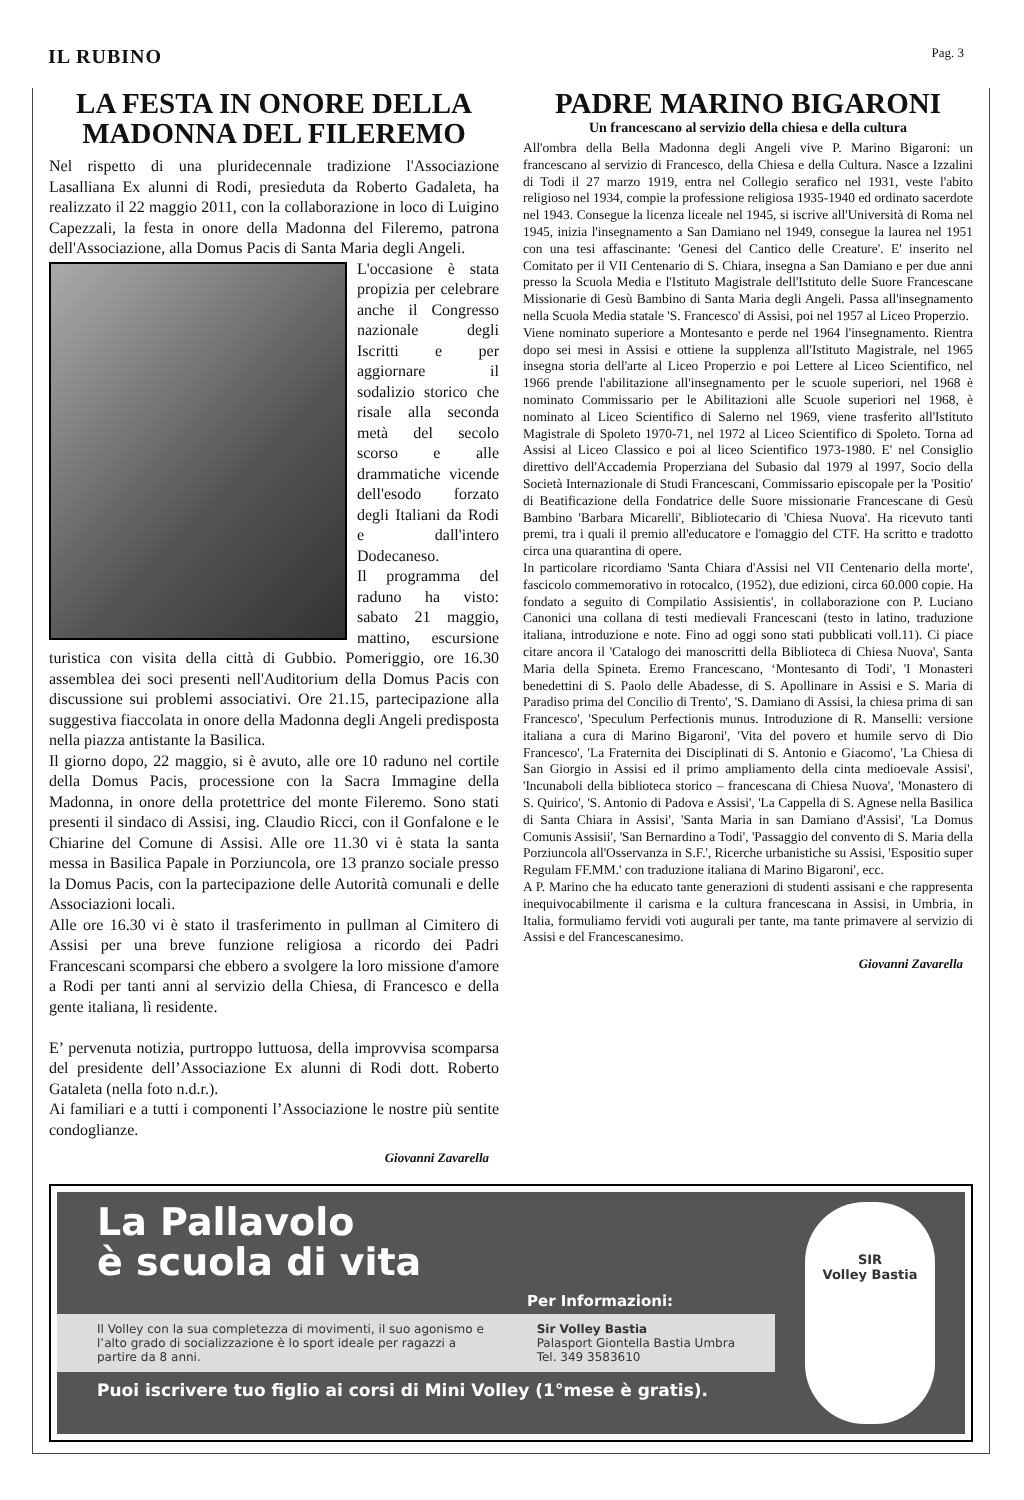IL RUBINO
Pag. 3
LA FESTA IN ONORE DELLA MADONNA DEL FILEREMO
Nel rispetto di una pluridecennale tradizione l'Associazione Lasalliana Ex alunni di Rodi, presieduta da Roberto Gadaleta, ha realizzato il 22 maggio 2011, con la collaborazione in loco di Luigino Capezzali, la festa in onore della Madonna del Fileremo, patrona dell'Associazione, alla Domus Pacis di Santa Maria degli Angeli.
L'occasione è stata propizia per celebrare anche il Congresso nazionale degli Iscritti e per aggiornare il sodalizio storico che risale alla seconda metà del secolo scorso e alle drammatiche vicende dell'esodo forzato degli Italiani da Rodi e dall'intero Dodecaneso.
Il programma del raduno ha visto: sabato 21 maggio, mattino, escursione turistica con visita della città di Gubbio. Pomeriggio, ore 16.30 assemblea dei soci presenti nell'Auditorium della Domus Pacis con discussione sui problemi associativi. Ore 21.15, partecipazione alla suggestiva fiaccolata in onore della Madonna degli Angeli predisposta nella piazza antistante la Basilica.
Il giorno dopo, 22 maggio, si è avuto, alle ore 10 raduno nel cortile della Domus Pacis, processione con la Sacra Immagine della Madonna, in onore della protettrice del monte Fileremo. Sono stati presenti il sindaco di Assisi, ing. Claudio Ricci, con il Gonfalone e le Chiarine del Comune di Assisi. Alle ore 11.30 vi è stata la santa messa in Basilica Papale in Porziuncola, ore 13 pranzo sociale presso la Domus Pacis, con la partecipazione delle Autorità comunali e delle Associazioni locali.
Alle ore 16.30 vi è stato il trasferimento in pullman al Cimitero di Assisi per una breve funzione religiosa a ricordo dei Padri Francescani scomparsi che ebbero a svolgere la loro missione d'amore a Rodi per tanti anni al servizio della Chiesa, di Francesco e della gente italiana, lì residente.
E’ pervenuta notizia, purtroppo luttuosa, della improvvisa scomparsa del presidente dell’Associazione Ex alunni di Rodi dott. Roberto Gataleta (nella foto n.d.r.).
Ai familiari e a tutti i componenti l’Associazione le nostre più sentite condoglianze.
Giovanni Zavarella
PADRE MARINO BIGARONI
Un francescano al servizio della chiesa e della cultura
All'ombra della Bella Madonna degli Angeli vive P. Marino Bigaroni: un francescano al servizio di Francesco, della Chiesa e della Cultura. Nasce a Izzalini di Todi il 27 marzo 1919, entra nel Collegio serafico nel 1931, veste l'abito religioso nel 1934, compie la professione religiosa 1935-1940 ed ordinato sacerdote nel 1943. Consegue la licenza liceale nel 1945, si iscrive all'Università di Roma nel 1945, inizia l'insegnamento a San Damiano nel 1949, consegue la laurea nel 1951 con una tesi affascinante: 'Genesi del Cantico delle Creature'. E' inserito nel Comitato per il VII Centenario di S. Chiara, insegna a San Damiano e per due anni presso la Scuola Media e l'Istituto Magistrale dell'Istituto delle Suore Francescane Missionarie di Gesù Bambino di Santa Maria degli Angeli. Passa all'insegnamento nella Scuola Media statale 'S. Francesco' di Assisi, poi nel 1957 al Liceo Properzio.
Viene nominato superiore a Montesanto e perde nel 1964 l'insegnamento. Rientra dopo sei mesi in Assisi e ottiene la supplenza all'Istituto Magistrale, nel 1965 insegna storia dell'arte al Liceo Properzio e poi Lettere al Liceo Scientifico, nel 1966 prende l'abilitazione all'insegnamento per le scuole superiori, nel 1968 è nominato Commissario per le Abilitazioni alle Scuole superiori nel 1968, è nominato al Liceo Scientifico di Salerno nel 1969, viene trasferito all'Istituto Magistrale di Spoleto 1970-71, nel 1972 al Liceo Scientifico di Spoleto. Torna ad Assisi al Liceo Classico e poi al liceo Scientifico 1973-1980. E' nel Consiglio direttivo dell'Accademia Properziana del Subasio dal 1979 al 1997, Socio della Società Internazionale di Studi Francescani, Commissario episcopale per la 'Positio' di Beatificazione della Fondatrice delle Suore missionarie Francescane di Gesù Bambino 'Barbara Micarelli', Bibliotecario di 'Chiesa Nuova'. Ha ricevuto tanti premi, tra i quali il premio all'educatore e l'omaggio del CTF. Ha scritto e tradotto circa una quarantina di opere.
In particolare ricordiamo 'Santa Chiara d'Assisi nel VII Centenario della morte', fascicolo commemorativo in rotocalco, (1952), due edizioni, circa 60.000 copie. Ha fondato a seguito di Compilatio Assisientis', in collaborazione con P. Luciano Canonici una collana di testi medievali Francescani (testo in latino, traduzione italiana, introduzione e note. Fino ad oggi sono stati pubblicati voll.11). Ci piace citare ancora il 'Catalogo dei manoscritti della Biblioteca di Chiesa Nuova', Santa Maria della Spineta. Eremo Francescano, ‘Montesanto di Todi', 'I Monasteri benedettini di S. Paolo delle Abadesse, di S. Apollinare in Assisi e S. Maria di Paradiso prima del Concilio di Trento', 'S. Damiano di Assisi, la chiesa prima di san Francesco', 'Speculum Perfectionis munus. Introduzione di R. Manselli: versione italiana a cura di Marino Bigaroni', 'Vita del povero et humile servo di Dio Francesco', 'La Fraternita dei Disciplinati di S. Antonio e Giacomo', 'La Chiesa di San Giorgio in Assisi ed il primo ampliamento della cinta medioevale Assisi', 'Incunaboli della biblioteca storico – francescana di Chiesa Nuova', 'Monastero di S. Quirico', 'S. Antonio di Padova e Assisi', 'La Cappella di S. Agnese nella Basilica di Santa Chiara in Assisi', 'Santa Maria in san Damiano d'Assisi', 'La Domus Comunis Assisii', 'San Bernardino a Todi', 'Passaggio del convento di S. Maria della Porziuncola all'Osservanza in S.F.', Ricerche urbanistiche su Assisi, 'Espositio super Regulam FF.MM.' con traduzione italiana di Marino Bigaroni', ecc.
A P. Marino che ha educato tante generazioni di studenti assisani e che rappresenta inequivocabilmente il carisma e la cultura francescana in Assisi, in Umbria, in Italia, formuliamo fervidi voti augurali per tante, ma tante primavere al servizio di Assisi e del Francescanesimo.
Giovanni Zavarella
La Pallavolo
è scuola di vita
Per Informazioni:
Il Volley con la sua completezza di movimenti, il suo agonismo e l’alto grado di socializzazione è lo sport ideale per ragazzi a partire da 8 anni.
Sir Volley Bastia
Palasport Giontella Bastia Umbra
Tel. 349 3583610
Puoi iscrivere tuo figlio ai corsi di Mini Volley (1°mese è gratis).
SIR
Volley Bastia